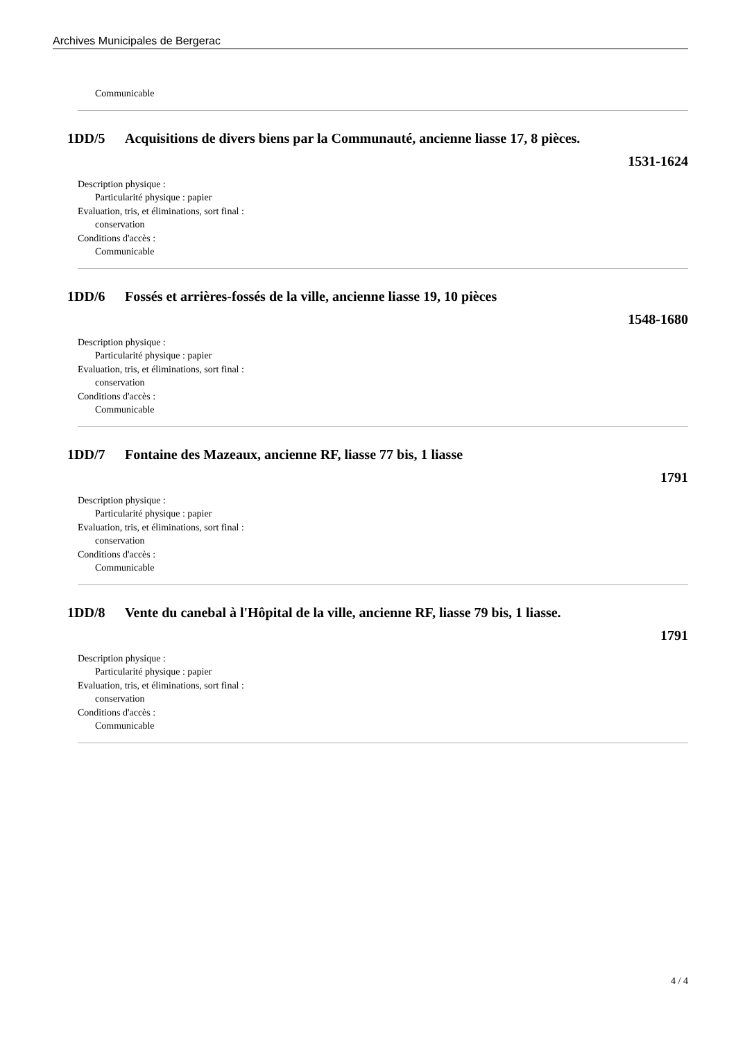Archives Municipales de Bergerac
Communicable
1DD/5 Acquisitions de divers biens par la Communauté, ancienne liasse 17, 8 pièces.
1531-1624
Description physique :
Particularité physique : papier
Evaluation, tris, et éliminations, sort final :
conservation
Conditions d'accès :
Communicable
1DD/6 Fossés et arrières-fossés de la ville, ancienne liasse 19, 10 pièces
1548-1680
Description physique :
Particularité physique : papier
Evaluation, tris, et éliminations, sort final :
conservation
Conditions d'accès :
Communicable
1DD/7 Fontaine des Mazeaux, ancienne RF, liasse 77 bis, 1 liasse
1791
Description physique :
Particularité physique : papier
Evaluation, tris, et éliminations, sort final :
conservation
Conditions d'accès :
Communicable
1DD/8 Vente du canebal à l'Hôpital de la ville, ancienne RF, liasse 79 bis, 1 liasse.
1791
Description physique :
Particularité physique : papier
Evaluation, tris, et éliminations, sort final :
conservation
Conditions d'accès :
Communicable
4 / 4